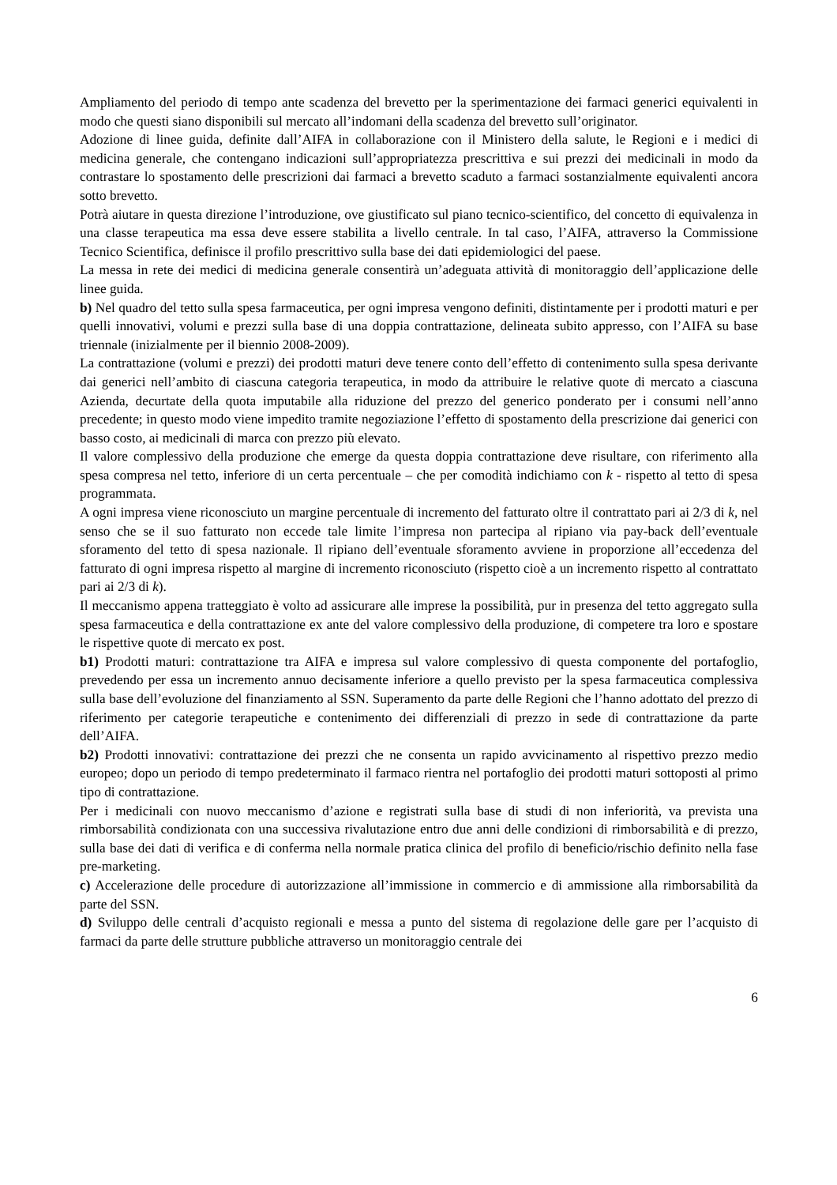Ampliamento del periodo di tempo ante scadenza del brevetto per la sperimentazione dei farmaci generici equivalenti in modo che questi siano disponibili sul mercato all’indomani della scadenza del brevetto sull’originator.
Adozione di linee guida, definite dall’AIFA in collaborazione con il Ministero della salute, le Regioni e i medici di medicina generale, che contengano indicazioni sull’appropriatezza prescrittiva e sui prezzi dei medicinali in modo da contrastare lo spostamento delle prescrizioni dai farmaci a brevetto scaduto a farmaci sostanzialmente equivalenti ancora sotto brevetto.
Potrà aiutare in questa direzione l’introduzione, ove giustificato sul piano tecnico-scientifico, del concetto di equivalenza in una classe terapeutica ma essa deve essere stabilita a livello centrale. In tal caso, l’AIFA, attraverso la Commissione Tecnico Scientifica, definisce il profilo prescrittivo sulla base dei dati epidemiologici del paese.
La messa in rete dei medici di medicina generale consentirà un’adeguata attività di monitoraggio dell’applicazione delle linee guida.
b) Nel quadro del tetto sulla spesa farmaceutica, per ogni impresa vengono definiti, distintamente per i prodotti maturi e per quelli innovativi, volumi e prezzi sulla base di una doppia contrattazione, delineata subito appresso, con l’AIFA su base triennale (inizialmente per il biennio 2008-2009).
La contrattazione (volumi e prezzi) dei prodotti maturi deve tenere conto dell’effetto di contenimento sulla spesa derivante dai generici nell’ambito di ciascuna categoria terapeutica, in modo da attribuire le relative quote di mercato a ciascuna Azienda, decurtate della quota imputabile alla riduzione del prezzo del generico ponderato per i consumi nell’anno precedente; in questo modo viene impedito tramite negoziazione l’effetto di spostamento della prescrizione dai generici con basso costo, ai medicinali di marca con prezzo più elevato.
Il valore complessivo della produzione che emerge da questa doppia contrattazione deve risultare, con riferimento alla spesa compresa nel tetto, inferiore di un certa percentuale – che per comodità indichiamo con k - rispetto al tetto di spesa programmata.
A ogni impresa viene riconosciuto un margine percentuale di incremento del fatturato oltre il contrattato pari ai 2/3 di k, nel senso che se il suo fatturato non eccede tale limite l’impresa non partecipa al ripiano via pay-back dell’eventuale sforamento del tetto di spesa nazionale. Il ripiano dell’eventuale sforamento avviene in proporzione all’eccedenza del fatturato di ogni impresa rispetto al margine di incremento riconosciuto (rispetto cioè a un incremento rispetto al contrattato pari ai 2/3 di k).
Il meccanismo appena tratteggiato è volto ad assicurare alle imprese la possibilità, pur in presenza del tetto aggregato sulla spesa farmaceutica e della contrattazione ex ante del valore complessivo della produzione, di competere tra loro e spostare le rispettive quote di mercato ex post.
b1) Prodotti maturi: contrattazione tra AIFA e impresa sul valore complessivo di questa componente del portafoglio, prevedendo per essa un incremento annuo decisamente inferiore a quello previsto per la spesa farmaceutica complessiva sulla base dell’evoluzione del finanziamento al SSN. Superamento da parte delle Regioni che l’hanno adottato del prezzo di riferimento per categorie terapeutiche e contenimento dei differenziali di prezzo in sede di contrattazione da parte dell’AIFA.
b2) Prodotti innovativi: contrattazione dei prezzi che ne consenta un rapido avvicinamento al rispettivo prezzo medio europeo; dopo un periodo di tempo predeterminato il farmaco rientra nel portafoglio dei prodotti maturi sottoposti al primo tipo di contrattazione.
Per i medicinali con nuovo meccanismo d’azione e registrati sulla base di studi di non inferiorità, va prevista una rimborsabilità condizionata con una successiva rivalutazione entro due anni delle condizioni di rimborsabilità e di prezzo, sulla base dei dati di verifica e di conferma nella normale pratica clinica del profilo di beneficio/rischio definito nella fase pre-marketing.
c) Accelerazione delle procedure di autorizzazione all’immissione in commercio e di ammissione alla rimborsabilità da parte del SSN.
d) Sviluppo delle centrali d’acquisto regionali e messa a punto del sistema di regolazione delle gare per l’acquisto di farmaci da parte delle strutture pubbliche attraverso un monitoraggio centrale dei
6